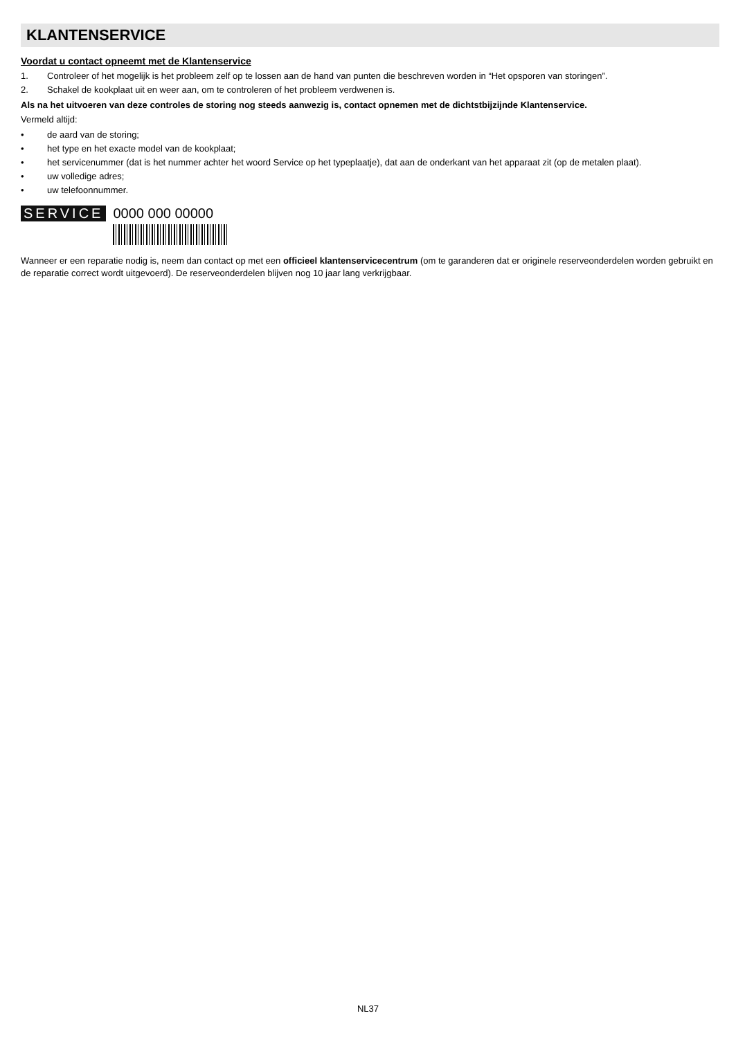KLANTENSERVICE
Voordat u contact opneemt met de Klantenservice
1. Controleer of het mogelijk is het probleem zelf op te lossen aan de hand van punten die beschreven worden in “Het opsporen van storingen”.
2. Schakel de kookplaat uit en weer aan, om te controleren of het probleem verdwenen is.
Als na het uitvoeren van deze controles de storing nog steeds aanwezig is, contact opnemen met de dichtstbijzijnde Klantenservice.
Vermeld altijd:
• de aard van de storing;
• het type en het exacte model van de kookplaat;
• het servicenummer (dat is het nummer achter het woord Service op het typeplaatje), dat aan de onderkant van het apparaat zit (op de metalen plaat).
• uw volledige adres;
• uw telefoonnummer.
SERVICE 0000 000 00000
Wanneer er een reparatie nodig is, neem dan contact op met een officieel klantenservicecentrum (om te garanderen dat er originele reserveonderdelen worden gebruikt en de reparatie correct wordt uitgevoerd). De reserveonderdelen blijven nog 10 jaar lang verkrijgbaar.
NL37